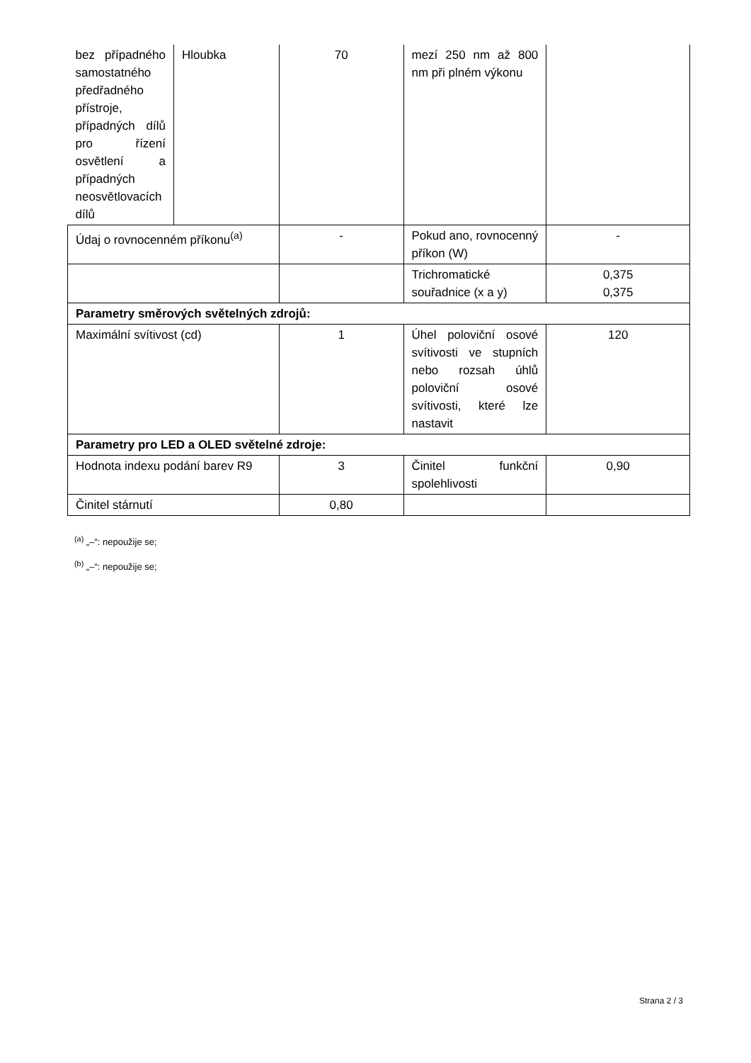| bez případného samostatného předřadného přístroje, případných dílů pro řízení osvětlení a případných neosvětlovacích dílů | Hloubka | 70 | mezí 250 nm až 800 nm při plném výkonu | |
| Údaj o rovnocenném příkonu<sup>(a)</sup> | | - | Pokud ano, rovnocenný příkon (W) | - |
| | | | Trichromatické souřadnice (x a y) | 0,375 0,375 |
| Parametry směrových světelných zdrojů: | | | | |
| Maximální svítivost (cd) | | 1 | Úhel poloviční osové svítivosti ve stupních nebo rozsah úhlů poloviční osové svítivosti, které lze nastavit | 120 |
| Parametry pro LED a OLED světelné zdroje: | | | | |
| Hodnota indexu podání barev R9 | | 3 | Činitel funkční spolehlivosti | 0,90 |
| Činitel stárnutí | | 0,80 | | |
<sup>(a)</sup> „–“: nepoužije se;
<sup>(b)</sup> „–“: nepoužije se;
Strana 2 / 3